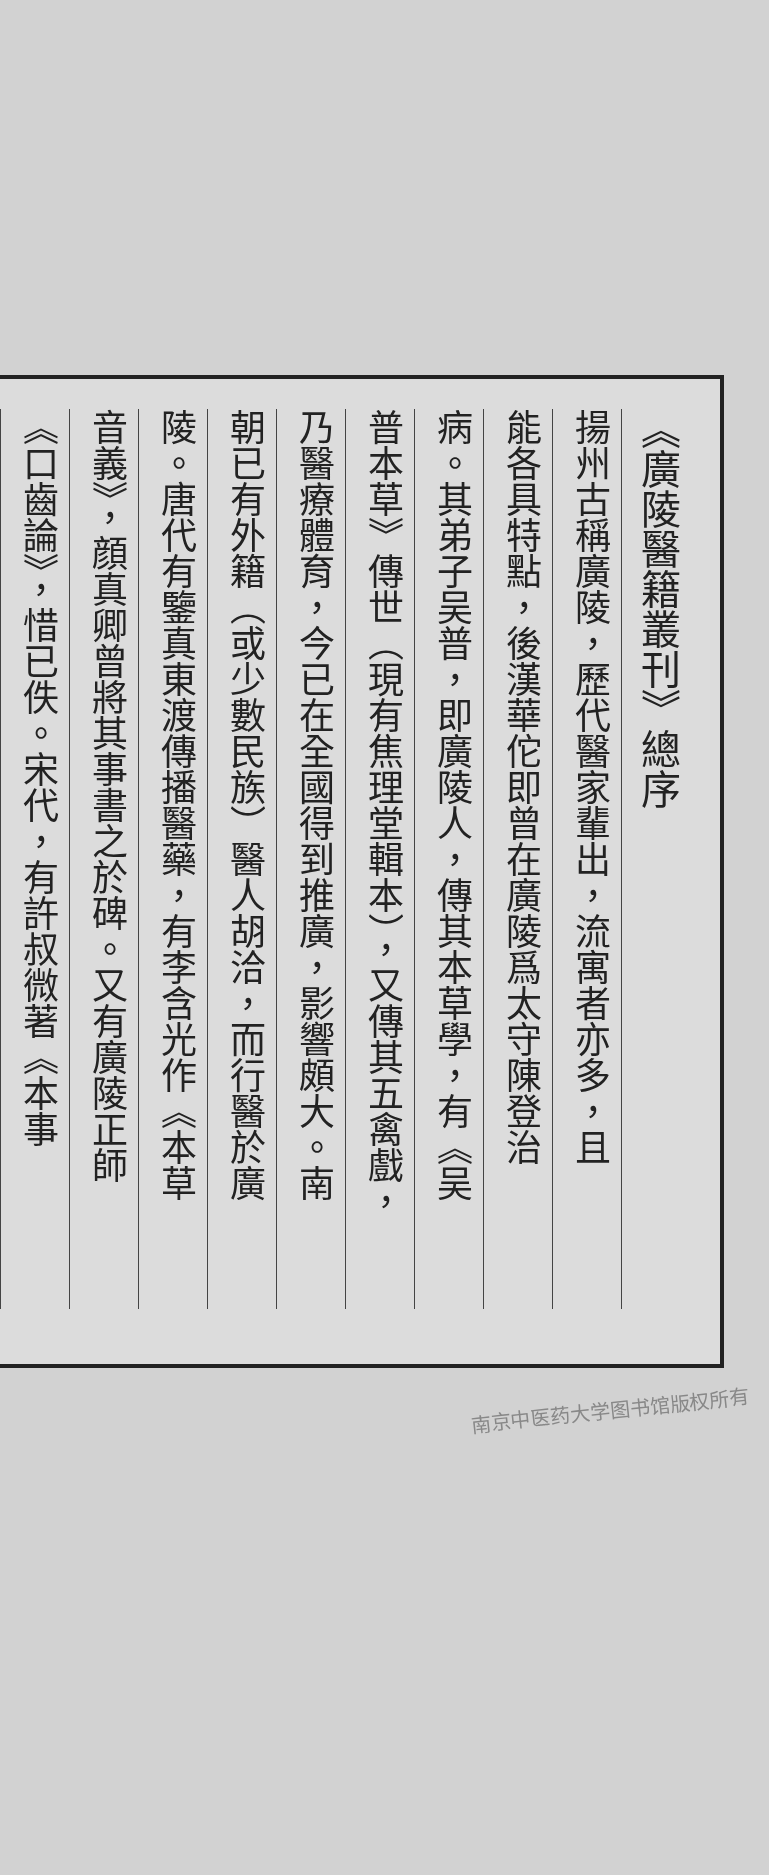《廣陵醫籍叢刊》總序
揚州古稱廣陵，歷代醫家輩出，流寓者亦多，且
能各具特點，後漢華佗即曾在廣陵爲太守陳登治
病。其弟子吴普，即廣陵人，傳其本草學，有《吴
普本草》傳世（現有焦理堂輯本），又傳其五禽戲，
乃醫療體育，今已在全國得到推廣，影響頗大。南
朝已有外籍（或少數民族）醫人胡洽，而行醫於廣
陵。唐代有鑒真東渡傳播醫藥，有李含光作《本草
音義》，顔真卿曾將其事書之於碑。又有廣陵正師
《口齒論》，惜已佚。宋代，有許叔微著《本事
南京中医药大学图书馆版权所有